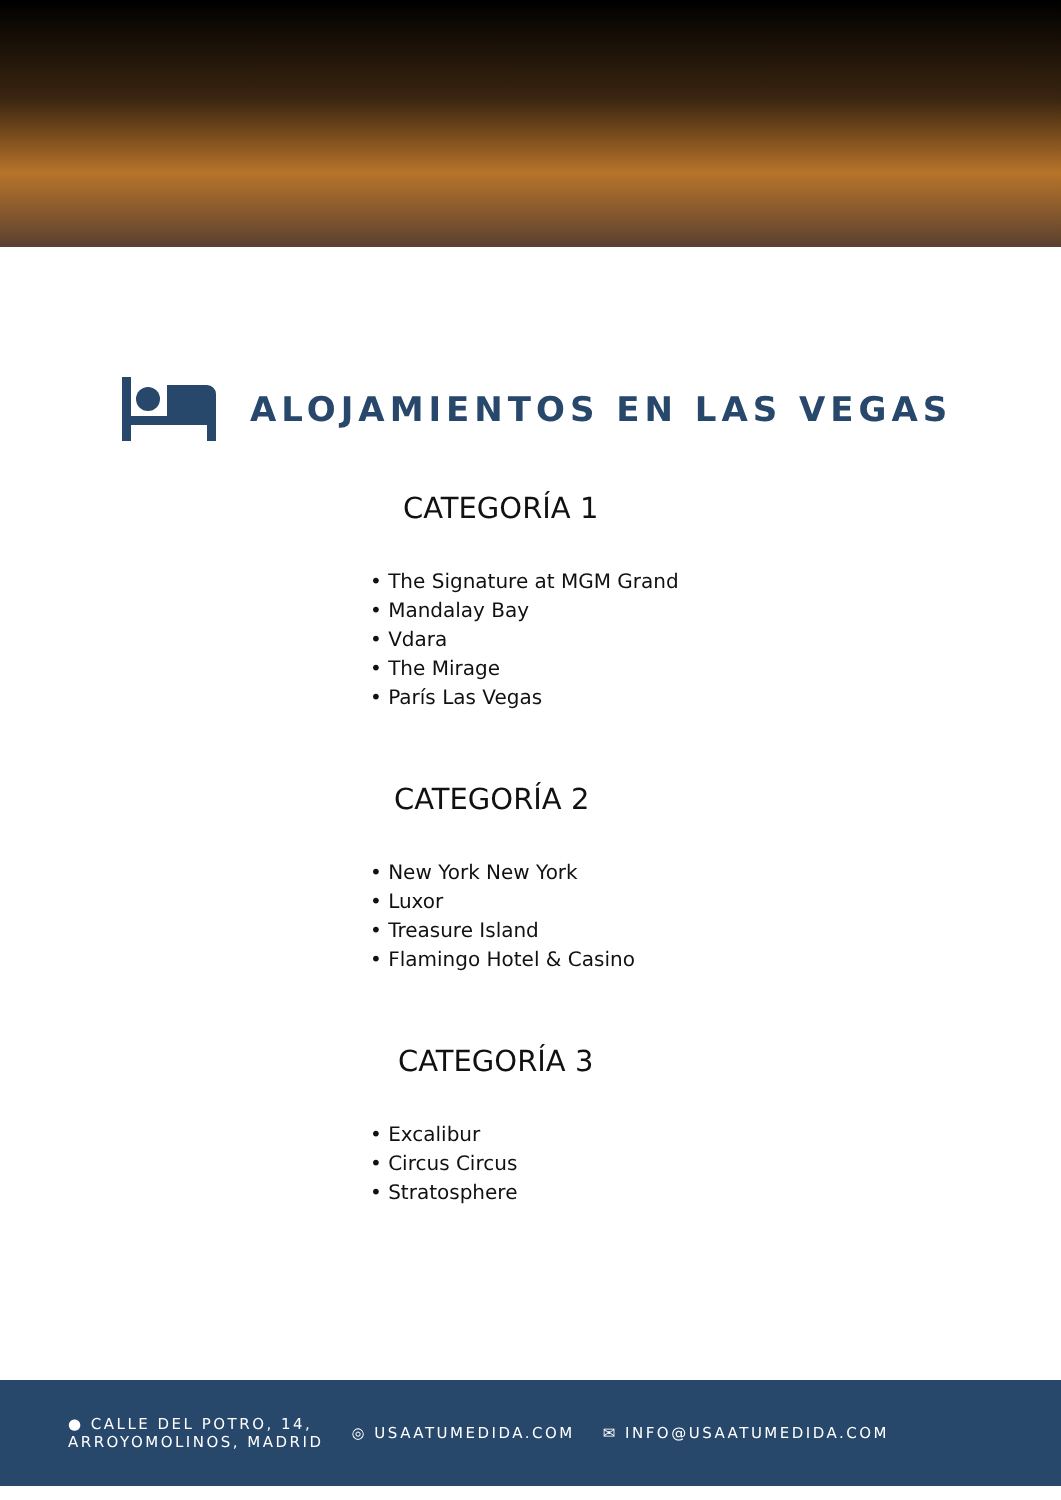ALOJAMIENTOS EN LAS VEGAS
CATEGORÍA 1
• The Signature at MGM Grand
• Mandalay Bay
• Vdara
• The Mirage
• París Las Vegas
CATEGORÍA 2
• New York New York
• Luxor
• Treasure Island
• Flamingo Hotel & Casino
CATEGORÍA 3
• Excalibur
• Circus Circus
• Stratosphere
● CALLE DEL POTRO, 14,
ARROYOMOLINOS, MADRID
◎ USAATUMEDIDA.COM ✉ INFO@USAATUMEDIDA.COM